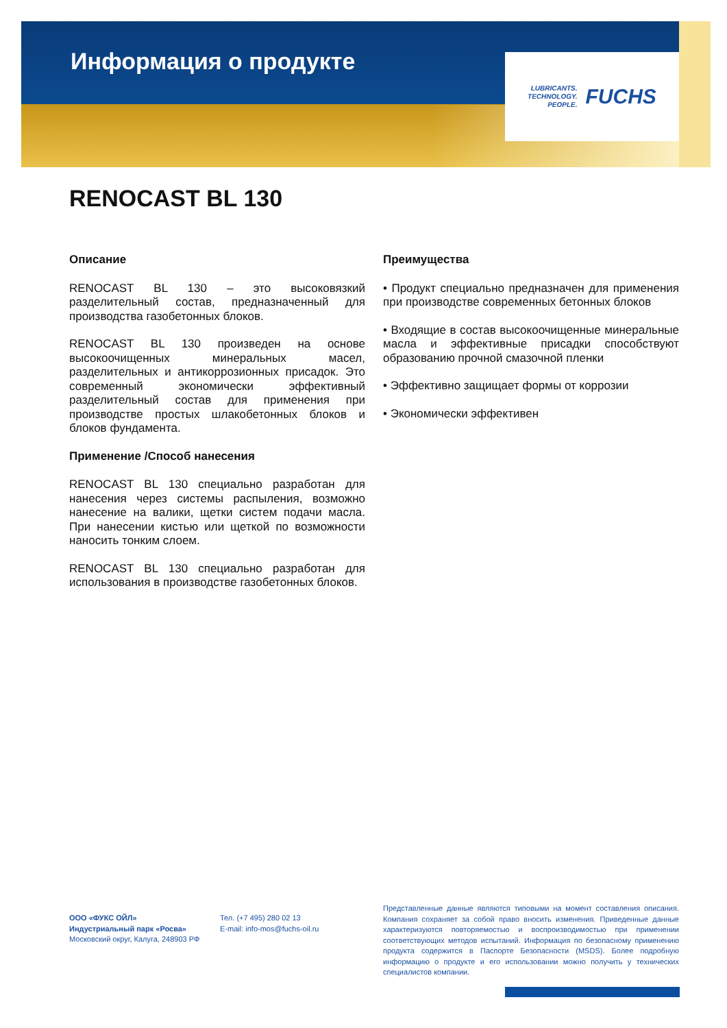Информация о продукте
LUBRICANTS.
TECHNOLOGY.
PEOPLE.
FUCHS
RENOCAST BL 130
Описание
RENOCAST BL 130 – это высоковязкий разделительный состав, предназначенный для производства газобетонных блоков.
RENOCAST BL 130 произведен на основе высокоочищенных минеральных масел, разделительных и антикоррозионных присадок. Это современный экономически эффективный разделительный состав для применения при производстве простых шлакобетонных блоков и блоков фундамента.
Применение /Способ нанесения
RENOCAST BL 130 специально разработан для нанесения через системы распыления, возможно нанесение на валики, щетки систем подачи масла. При нанесении кистью или щеткой по возможности наносить тонким слоем.
RENOCAST BL 130 специально разработан для использования в производстве газобетонных блоков.
Преимущества
• Продукт специально предназначен для применения при производстве современных бетонных блоков
• Входящие в состав высокоочищенные минеральные масла и эффективные присадки способствуют образованию прочной смазочной пленки
• Эффективно защищает формы от коррозии
• Экономически эффективен
ООО «ФУКС ОЙЛ»
Индустриальный парк «Росва»
Московский округ, Калуга, 248903 РФ
Тел. (+7 495) 280 02 13
E-mail: info-mos@fuchs-oil.ru
Представленные данные являются типовыми на момент составления описания. Компания сохраняет за собой право вносить изменения. Приведенные данные характеризуются повторяемостью и воспроизводимостью при применении соответствующих методов испытаний. Информация по безопасному применению продукта содержится в Паспорте Безопасности (MSDS). Более подробную информацию о продукте и его использовании можно получить у технических специалистов компании.